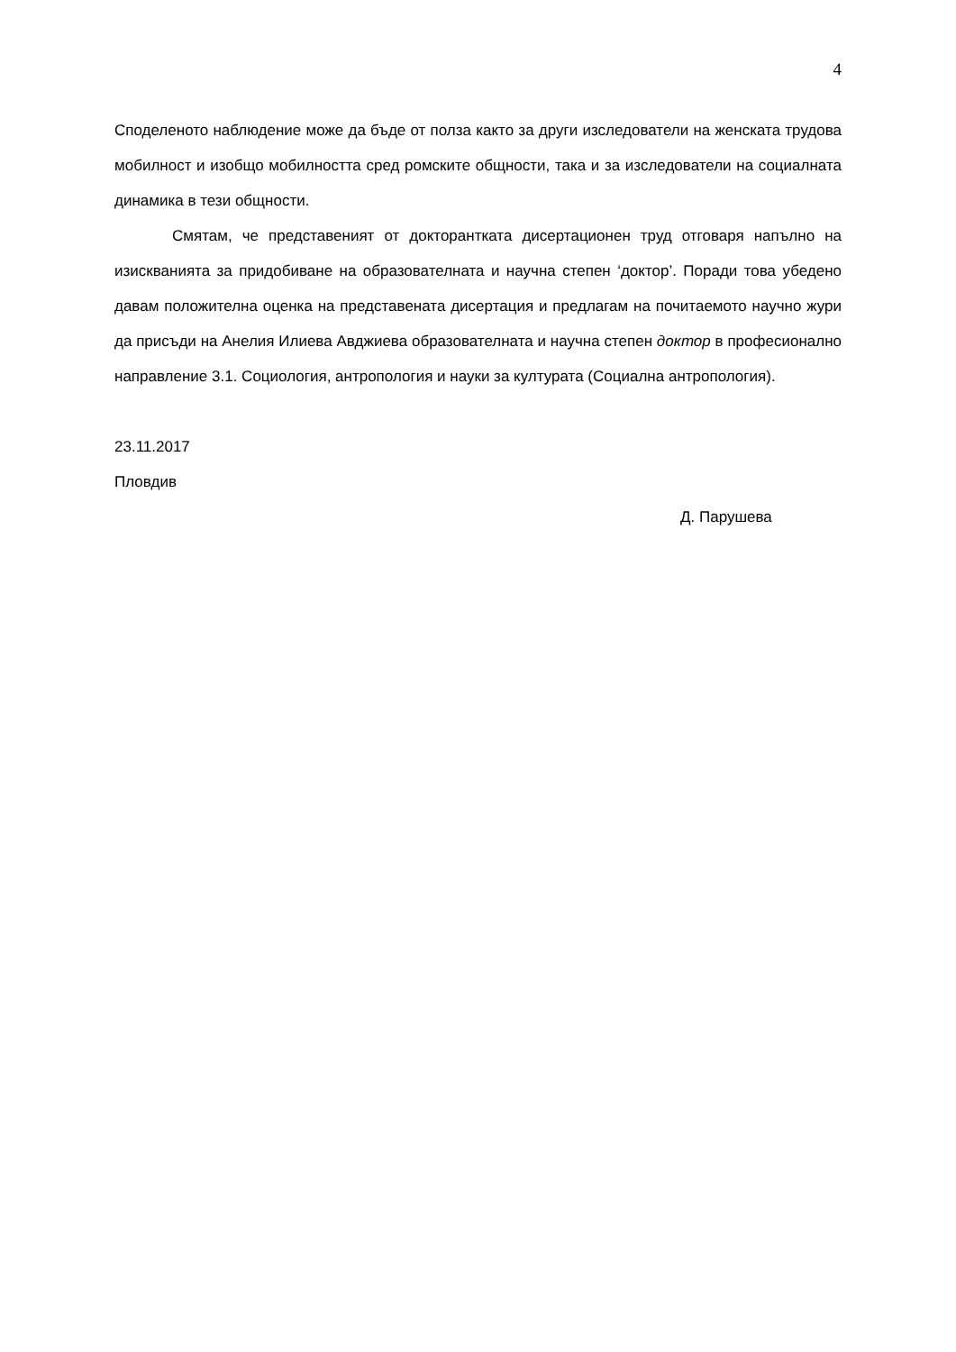4
Споделеното наблюдение може да бъде от полза както за други изследователи на женската трудова мобилност и изобщо мобилността сред ромските общности, така и за изследователи на социалната динамика в тези общности.
Смятам, че представеният от докторантката дисертационен труд отговаря напълно на изискванията за придобиване на образователната и научна степен ‘доктор’. Поради това убедено давам положителна оценка на представената дисертация и предлагам на почитаемото научно жури да присъди на Анелия Илиева Авджиева образователната и научна степен доктор в професионално направление 3.1. Социология, антропология и науки за културата (Социална антропология).
23.11.2017
Пловдив
Д. Парушева